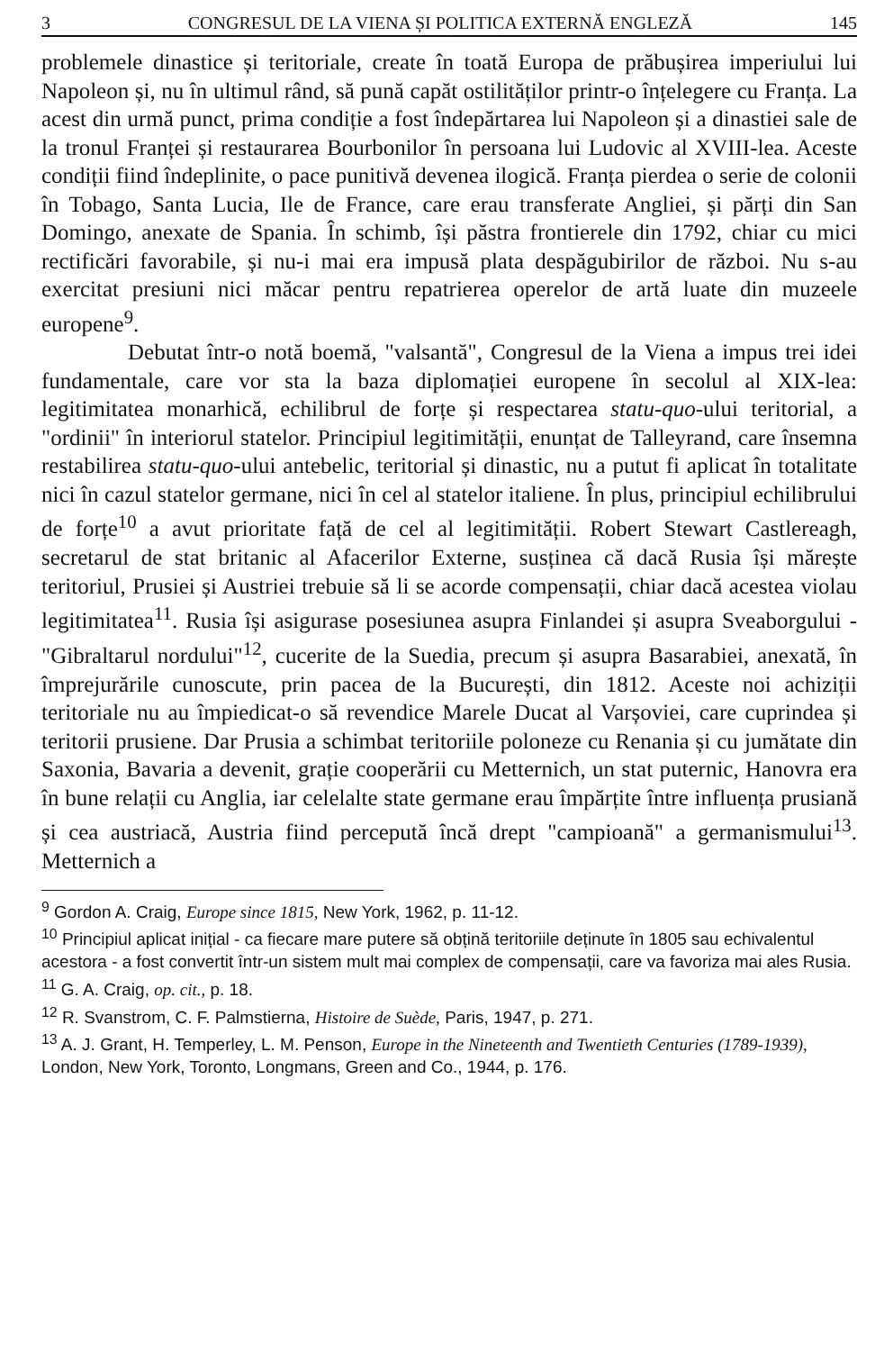3 CONGRESUL DE LA VIENA ȘI POLITICA EXTERNĂ ENGLEZĂ 145
problemele dinastice și teritoriale, create în toată Europa de prăbușirea imperiului lui Napoleon și, nu în ultimul rând, să pună capăt ostilităților printr-o înțelegere cu Franța. La acest din urmă punct, prima condiție a fost îndepărtarea lui Napoleon și a dinastiei sale de la tronul Franței și restaurarea Bourbonilor în persoana lui Ludovic al XVIII-lea. Aceste condiții fiind îndeplinite, o pace punitivă devenea ilogică. Franța pierdea o serie de colonii în Tobago, Santa Lucia, Ile de France, care erau transferate Angliei, și părți din San Domingo, anexate de Spania. În schimb, își păstra frontierele din 1792, chiar cu mici rectificări favorabile, și nu-i mai era impusă plata despăgubirilor de război. Nu s-au exercitat presiuni nici măcar pentru repatrierea operelor de artă luate din muzeele europene<sup>9</sup>.
Debutat într-o notă boemă, "valsantă", Congresul de la Viena a impus trei idei fundamentale, care vor sta la baza diplomației europene în secolul al XIX-lea: legitimitatea monarhică, echilibrul de forțe și respectarea statu-quo-ului teritorial, a "ordinii" în interiorul statelor. Principiul legitimității, enunțat de Talleyrand, care însemna restabilirea statu-quo-ului antebelic, teritorial și dinastic, nu a putut fi aplicat în totalitate nici în cazul statelor germane, nici în cel al statelor italiene. În plus, principiul echilibrului de forțe<sup>10</sup> a avut prioritate față de cel al legitimității. Robert Stewart Castlereagh, secretarul de stat britanic al Afacerilor Externe, susținea că dacă Rusia își mărește teritoriul, Prusiei și Austriei trebuie să li se acorde compensații, chiar dacă acestea violau legitimitatea<sup>11</sup>. Rusia își asigurase posesiunea asupra Finlandei și asupra Sveaborgului - "Gibraltarul nordului"<sup>12</sup>, cucerite de la Suedia, precum și asupra Basarabiei, anexată, în împrejurările cunoscute, prin pacea de la București, din 1812. Aceste noi achiziții teritoriale nu au împiedicat-o să revendice Marele Ducat al Varșoviei, care cuprindea și teritorii prusiene. Dar Prusia a schimbat teritoriile poloneze cu Renania și cu jumătate din Saxonia, Bavaria a devenit, grație cooperării cu Metternich, un stat puternic, Hanovra era în bune relații cu Anglia, iar celelalte state germane erau împărțite între influența prusiană și cea austriacă, Austria fiind percepută încă drept "campioană" a germanismului<sup>13</sup>. Metternich a
<sup>9</sup> Gordon A. Craig, Europe since 1815, New York, 1962, p. 11-12.
<sup>10</sup> Principiul aplicat inițial - ca fiecare mare putere să obțină teritoriile deținute în 1805 sau echivalentul acestora - a fost convertit într-un sistem mult mai complex de compensații, care va favoriza mai ales Rusia.
<sup>11</sup> G. A. Craig, op. cit., p. 18.
<sup>12</sup> R. Svanstrom, C. F. Palmstierna, Histoire de Suède, Paris, 1947, p. 271.
<sup>13</sup> A. J. Grant, H. Temperley, L. M. Penson, Europe in the Nineteenth and Twentieth Centuries (1789-1939), London, New York, Toronto, Longmans, Green and Co., 1944, p. 176.